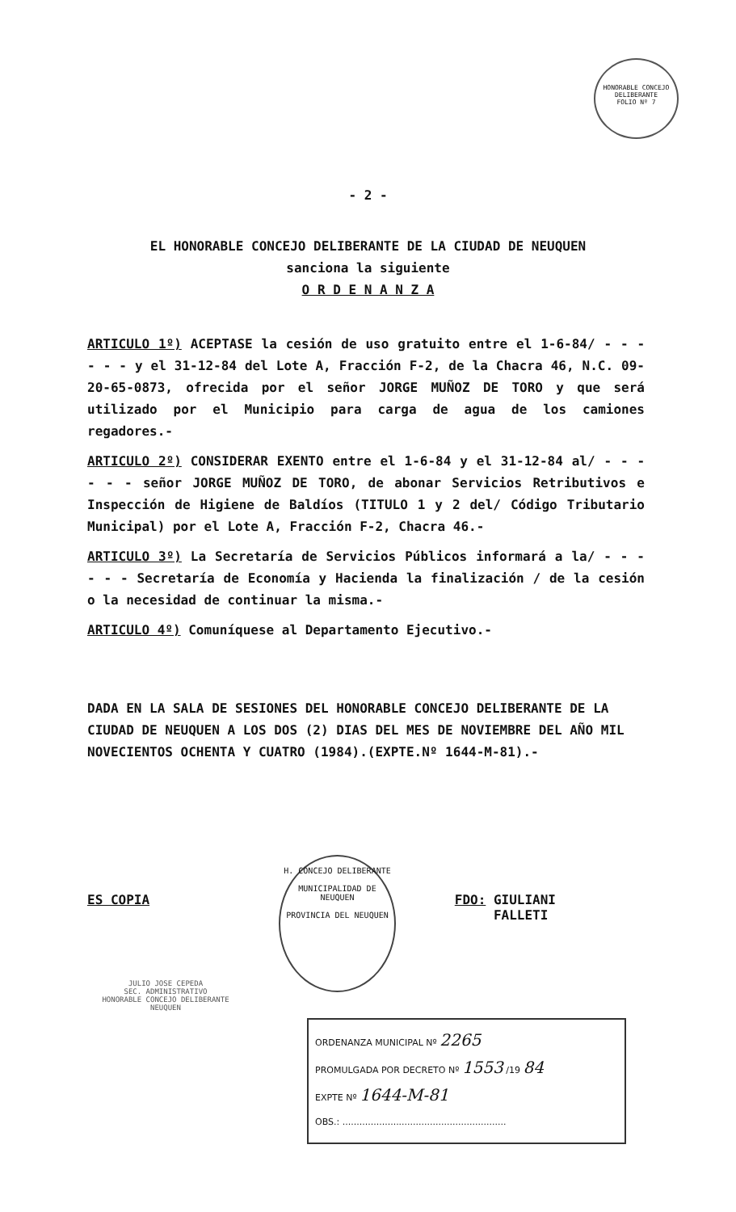HONORABLE CONCEJO DELIBERANTE
FOLIO Nº 7
- 2 -
EL HONORABLE CONCEJO DELIBERANTE DE LA CIUDAD DE NEUQUEN
sanciona la siguiente
O R D E N A N Z A
ARTICULO 1º) ACEPTASE la cesión de uso gratuito entre el 1-6-84/ - - - - - - y el 31-12-84 del Lote A, Fracción F-2, de la Chacra 46, N.C. 09-20-65-0873, ofrecida por el señor JORGE MUÑOZ DE TORO y que será utilizado por el Municipio para carga de agua de los camiones regadores.-
ARTICULO 2º) CONSIDERAR EXENTO entre el 1-6-84 y el 31-12-84 al/ - - - - - - señor JORGE MUÑOZ DE TORO, de abonar Servicios Retributivos e Inspección de Higiene de Baldíos (TITULO 1 y 2 del/ Código Tributario Municipal) por el Lote A, Fracción F-2, Chacra 46.-
ARTICULO 3º) La Secretaría de Servicios Públicos informará a la/ - - - - - - Secretaría de Economía y Hacienda la finalización / de la cesión o la necesidad de continuar la misma.-
ARTICULO 4º) Comuníquese al Departamento Ejecutivo.-
DADA EN LA SALA DE SESIONES DEL HONORABLE CONCEJO DELIBERANTE DE LA CIUDAD DE NEUQUEN A LOS DOS (2) DIAS DEL MES DE NOVIEMBRE DEL AÑO MIL NOVECIENTOS OCHENTA Y CUATRO (1984).(EXPTE.Nº 1644-M-81).-
ES COPIA FDO: GIULIANI
FALLETI
H. CONCEJO DELIBERANTE
MUNICIPALIDAD DE NEUQUEN
PROVINCIA DEL NEUQUEN
JULIO JOSE CEPEDA
SEC. ADMINISTRATIVO
HONORABLE CONCEJO DELIBERANTE
NEUQUEN
ORDENANZA MUNICIPAL Nº 2265
PROMULGADA POR DECRETO Nº 1553 /19 84
EXPTE Nº 1644-M-81
OBS.: ..........................................................